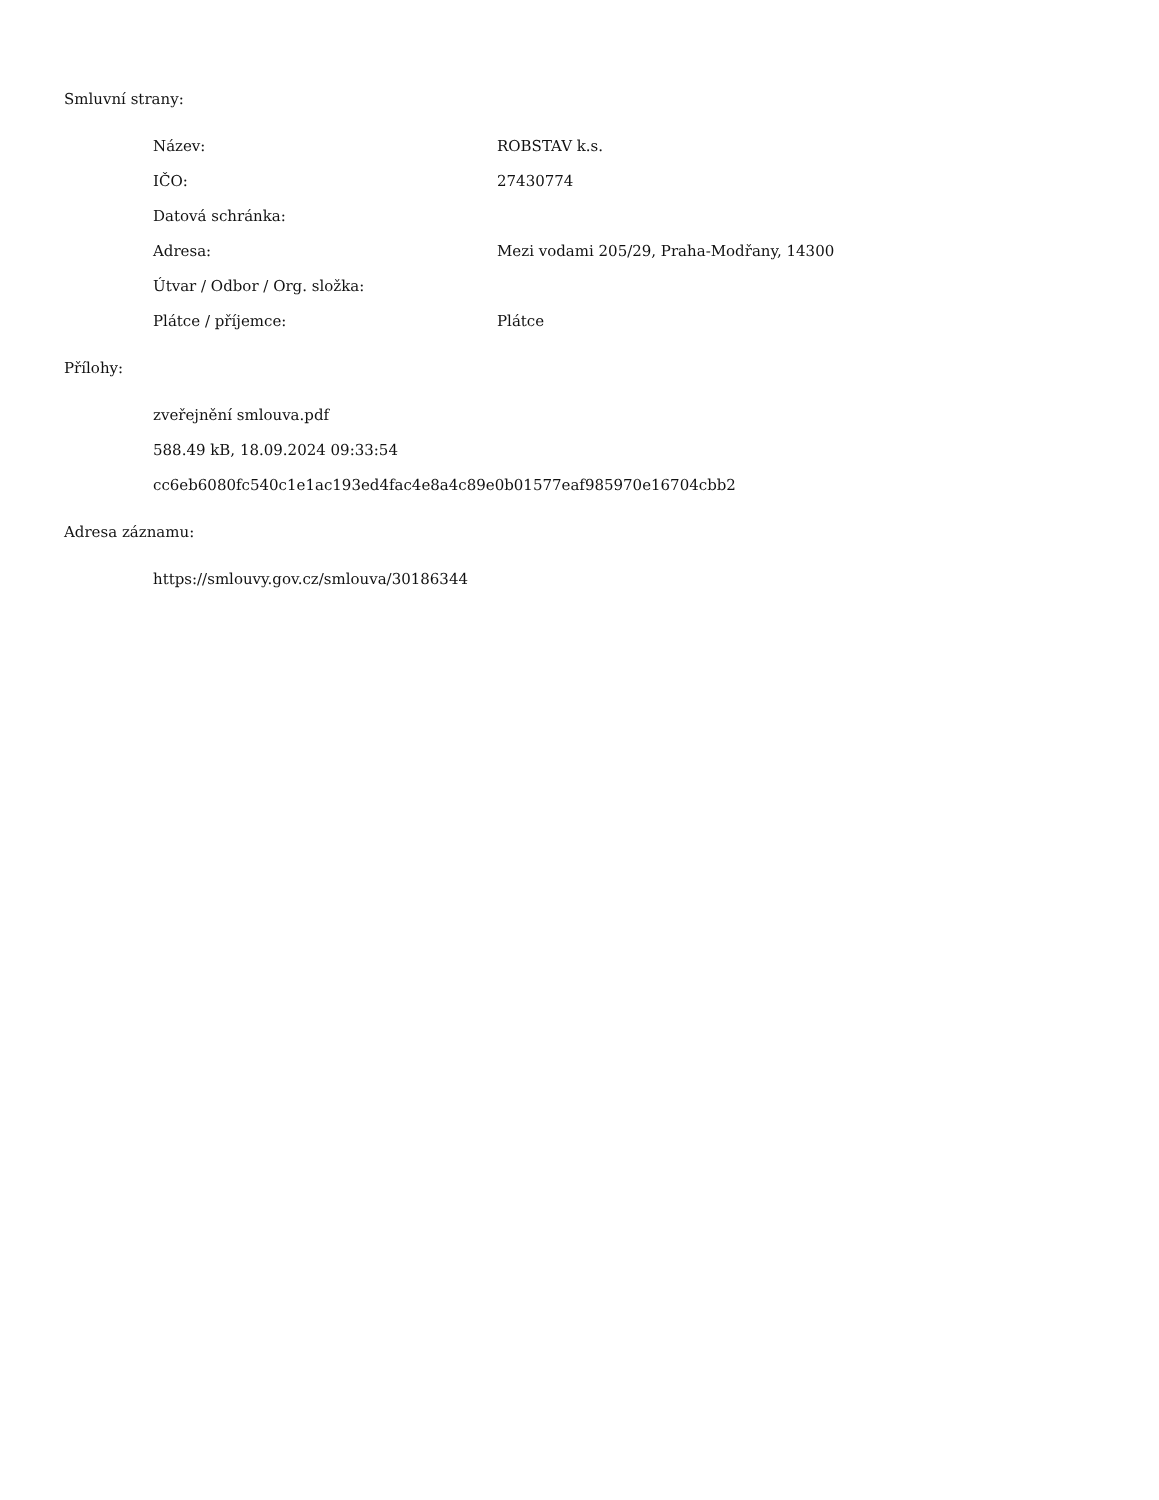Smluvní strany:
Název: ROBSTAV k.s.
IČO: 27430774
Datová schránka:
Adresa: Mezi vodami 205/29, Praha-Modřany, 14300
Útvar / Odbor / Org. složka:
Plátce / příjemce: Plátce
Přílohy:
zveřejnění smlouva.pdf
588.49 kB, 18.09.2024 09:33:54
cc6eb6080fc540c1e1ac193ed4fac4e8a4c89e0b01577eaf985970e16704cbb2
Adresa záznamu:
https://smlouvy.gov.cz/smlouva/30186344